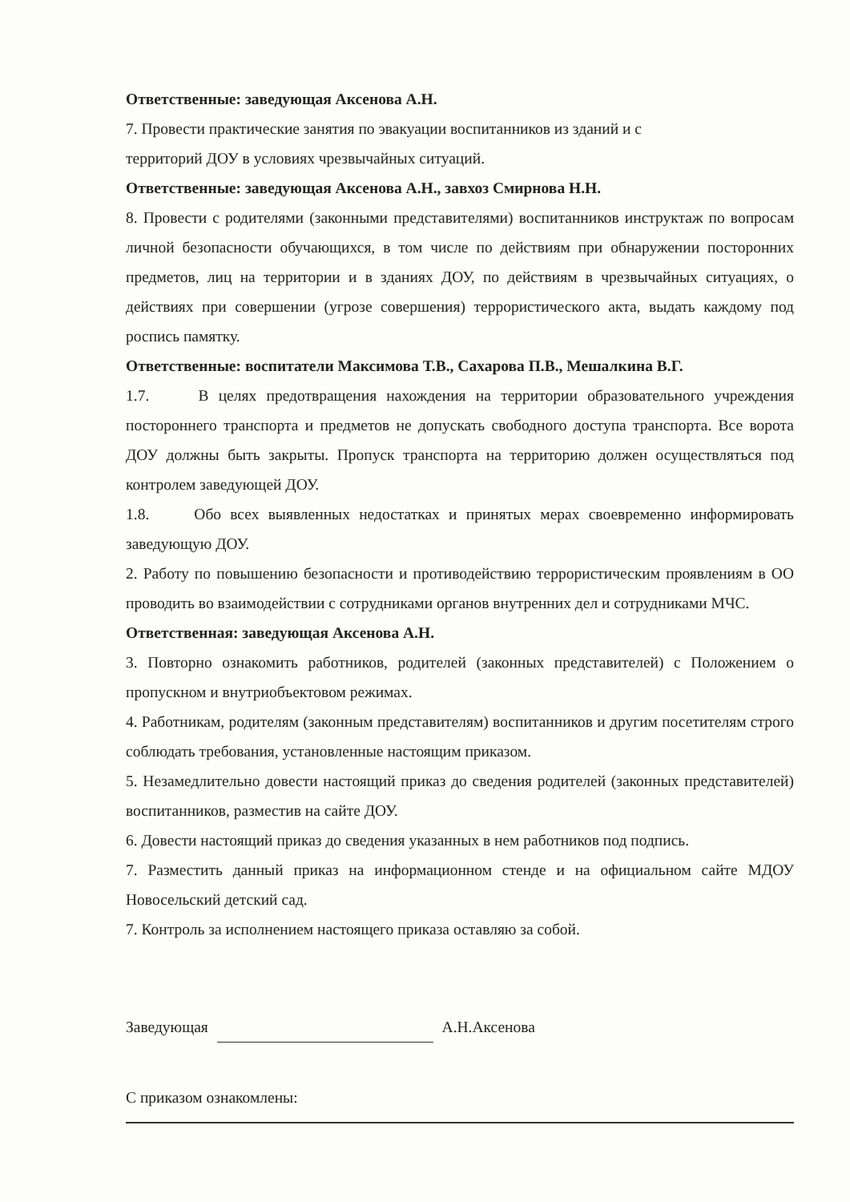Ответственные: заведующая Аксенова А.Н.
7. Провести практические занятия по эвакуации воспитанников из зданий и с
территорий ДОУ в условиях чрезвычайных ситуаций.
Ответственные: заведующая Аксенова А.Н., завхоз Смирнова Н.Н.
8. Провести с родителями (законными представителями) воспитанников инструктаж по вопросам личной безопасности обучающихся, в том числе по действиям при обнаружении посторонних предметов, лиц на территории и в зданиях ДОУ, по действиям в чрезвычайных ситуациях, о действиях при совершении (угрозе совершения) террористического акта, выдать каждому под роспись памятку.
Ответственные: воспитатели Максимова Т.В., Сахарова П.В., Мешалкина В.Г.
1.7. В целях предотвращения нахождения на территории образовательного учреждения постороннего транспорта и предметов не допускать свободного доступа транспорта. Все ворота ДОУ должны быть закрыты. Пропуск транспорта на территорию должен осуществляться под контролем заведующей ДОУ.
1.8. Обо всех выявленных недостатках и принятых мерах своевременно информировать заведующую ДОУ.
2. Работу по повышению безопасности и противодействию террористическим проявлениям в ОО проводить во взаимодействии с сотрудниками органов внутренних дел и сотрудниками МЧС.
Ответственная: заведующая Аксенова А.Н.
3. Повторно ознакомить работников, родителей (законных представителей) с Положением о пропускном и внутриобъектовом режимах.
4. Работникам, родителям (законным представителям) воспитанников и другим посетителям строго соблюдать требования, установленные настоящим приказом.
5. Незамедлительно довести настоящий приказ до сведения родителей (законных представителей) воспитанников, разместив на сайте ДОУ.
6. Довести настоящий приказ до сведения указанных в нем работников под подпись.
7. Разместить данный приказ на информационном стенде и на официальном сайте МДОУ Новосельский детский сад.
7. Контроль за исполнением настоящего приказа оставляю за собой.
Заведующая А.Н.Аксенова
С приказом ознакомлены: